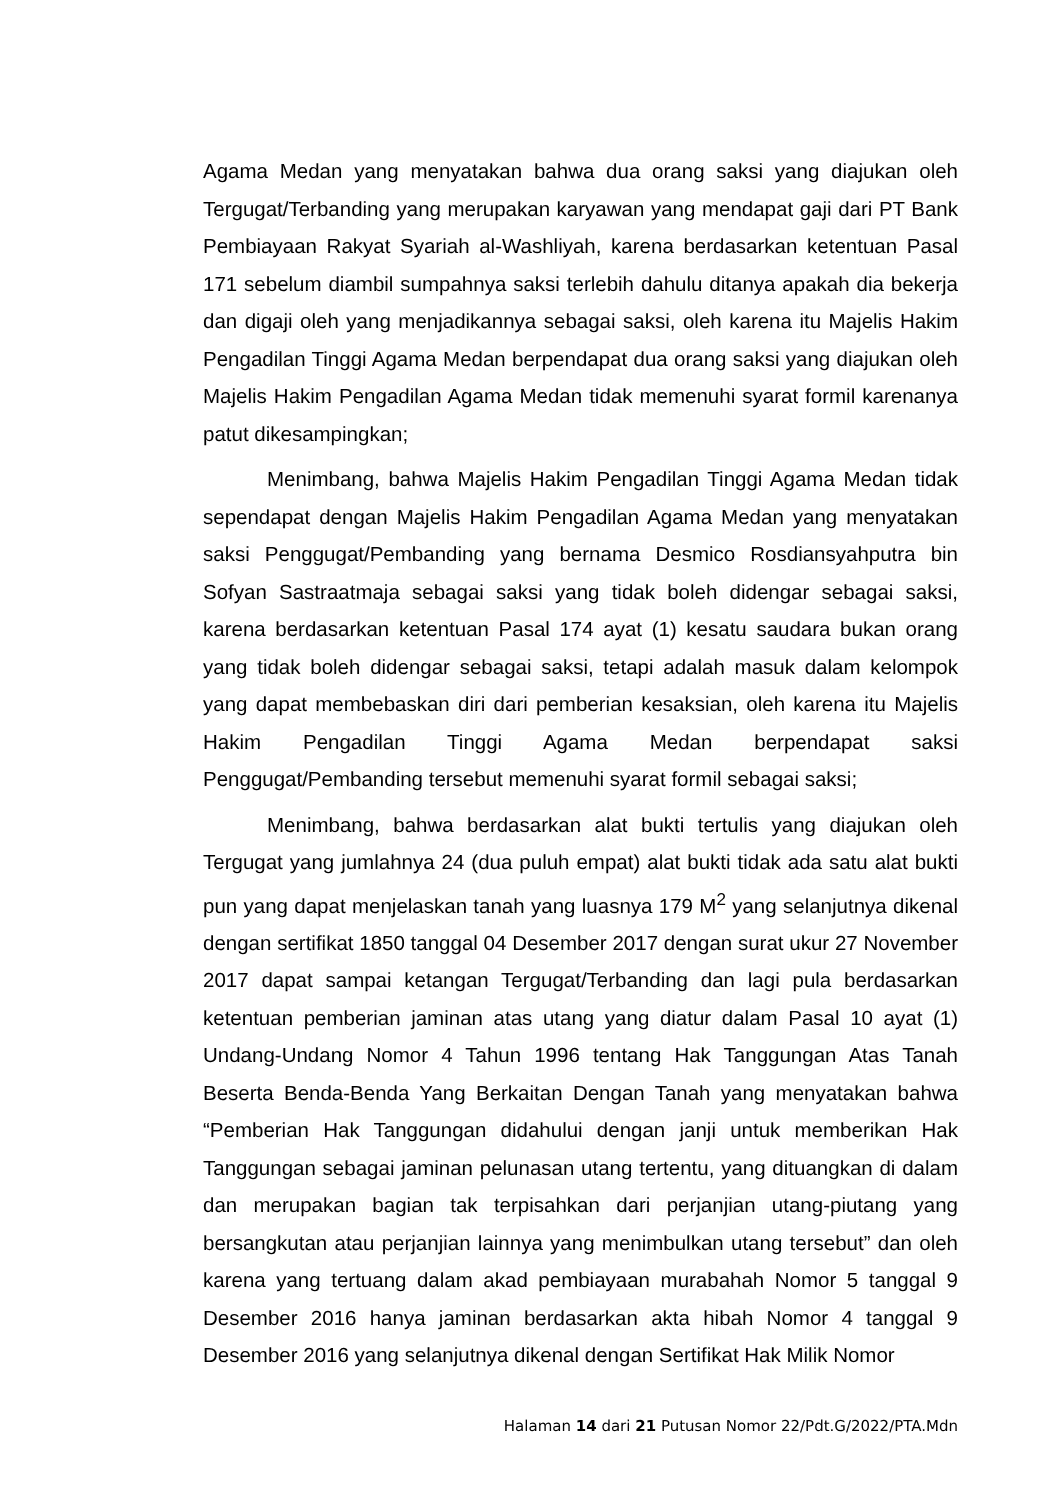Agama Medan yang menyatakan bahwa dua orang saksi yang diajukan oleh Tergugat/Terbanding yang merupakan karyawan yang mendapat gaji dari PT Bank Pembiayaan Rakyat Syariah al-Washliyah, karena berdasarkan ketentuan Pasal 171 sebelum diambil sumpahnya saksi terlebih dahulu ditanya apakah dia bekerja dan digaji oleh yang menjadikannya sebagai saksi, oleh karena itu Majelis Hakim Pengadilan Tinggi Agama Medan berpendapat dua orang saksi yang diajukan oleh Majelis Hakim Pengadilan Agama Medan tidak memenuhi syarat formil karenanya patut dikesampingkan;
Menimbang, bahwa Majelis Hakim Pengadilan Tinggi Agama Medan tidak sependapat dengan Majelis Hakim Pengadilan Agama Medan yang menyatakan saksi Penggugat/Pembanding yang bernama Desmico Rosdiansyahputra bin Sofyan Sastraatmaja sebagai saksi yang tidak boleh didengar sebagai saksi, karena berdasarkan ketentuan Pasal 174 ayat (1) kesatu saudara bukan orang yang tidak boleh didengar sebagai saksi, tetapi adalah masuk dalam kelompok yang dapat membebaskan diri dari pemberian kesaksian, oleh karena itu Majelis Hakim Pengadilan Tinggi Agama Medan berpendapat saksi Penggugat/Pembanding tersebut memenuhi syarat formil sebagai saksi;
Menimbang, bahwa berdasarkan alat bukti tertulis yang diajukan oleh Tergugat yang jumlahnya 24 (dua puluh empat) alat bukti tidak ada satu alat bukti pun yang dapat menjelaskan tanah yang luasnya 179 M<sup>2</sup> yang selanjutnya dikenal dengan sertifikat 1850 tanggal 04 Desember 2017 dengan surat ukur 27 November 2017 dapat sampai ketangan Tergugat/Terbanding dan lagi pula berdasarkan ketentuan pemberian jaminan atas utang yang diatur dalam Pasal 10 ayat (1) Undang-Undang Nomor 4 Tahun 1996 tentang Hak Tanggungan Atas Tanah Beserta Benda-Benda Yang Berkaitan Dengan Tanah yang menyatakan bahwa “Pemberian Hak Tanggungan didahului dengan janji untuk memberikan Hak Tanggungan sebagai jaminan pelunasan utang tertentu, yang dituangkan di dalam dan merupakan bagian tak terpisahkan dari perjanjian utang-piutang yang bersangkutan atau perjanjian lainnya yang menimbulkan utang tersebut” dan oleh karena yang tertuang dalam akad pembiayaan murabahah Nomor 5 tanggal 9 Desember 2016 hanya jaminan berdasarkan akta hibah Nomor 4 tanggal 9 Desember 2016 yang selanjutnya dikenal dengan Sertifikat Hak Milik Nomor
Halaman 14 dari 21 Putusan Nomor 22/Pdt.G/2022/PTA.Mdn